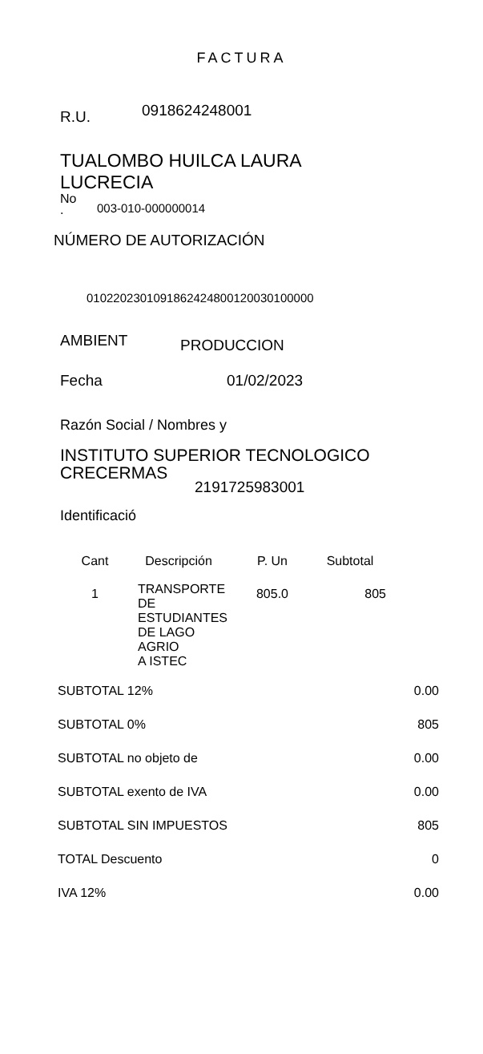FACTURA
R.U. 0918624248001
TUALOMBO HUILCA LAURA
LUCRECIA
No
. 003-010-000000014
NÚMERO DE AUTORIZACIÓN
0102202301091862424800120030100000
AMBIENT PRODUCCION
Fecha 01/02/2023
Razón Social / Nombres y
INSTITUTO SUPERIOR TECNOLOGICO
CRECERMAS
2191725983001
Identificació
| Cant | Descripción | P. Un | Subtotal |
| --- | --- | --- | --- |
| 1 | TRANSPORTE DE ESTUDIANTES DE LAGO AGRIO A ISTEC | 805.0 | 805 |
| SUBTOTAL 12% | 0.00 |
| SUBTOTAL 0% | 805 |
| SUBTOTAL no objeto de | 0.00 |
| SUBTOTAL exento de IVA | 0.00 |
| SUBTOTAL SIN IMPUESTOS | 805 |
| TOTAL Descuento | 0 |
| IVA 12% | 0.00 |